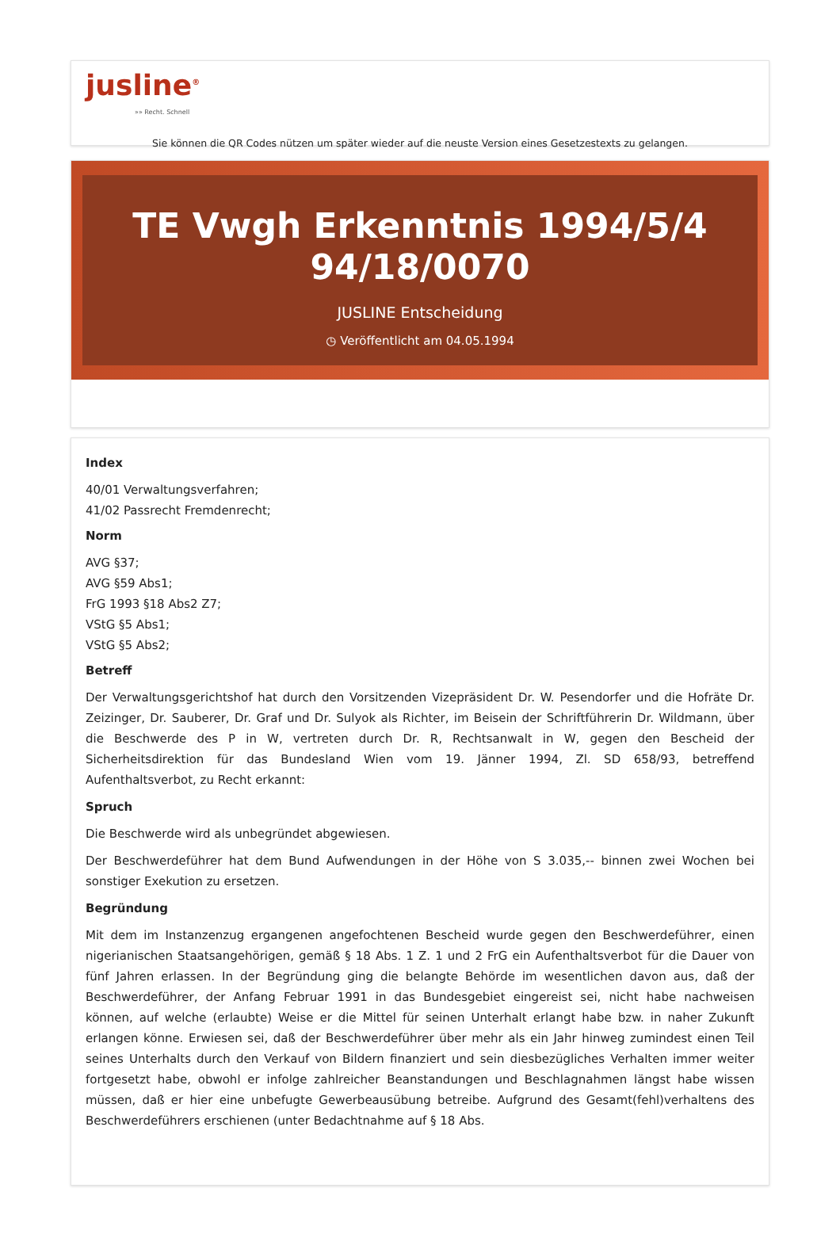jusline<sup>®</sup>
»» Recht. Schnell
Sie können die QR Codes nützen um später wieder auf die neuste Version eines Gesetzestexts zu gelangen.
TE Vwgh Erkenntnis 1994/5/4
94/18/0070
JUSLINE Entscheidung
◷ Veröffentlicht am 04.05.1994
Index
40/01 Verwaltungsverfahren;
41/02 Passrecht Fremdenrecht;
Norm
AVG §37;
AVG §59 Abs1;
FrG 1993 §18 Abs2 Z7;
VStG §5 Abs1;
VStG §5 Abs2;
Betreff
Der Verwaltungsgerichtshof hat durch den Vorsitzenden Vizepräsident Dr. W. Pesendorfer und die Hofräte Dr. Zeizinger, Dr. Sauberer, Dr. Graf und Dr. Sulyok als Richter, im Beisein der Schriftführerin Dr. Wildmann, über die Beschwerde des P in W, vertreten durch Dr. R, Rechtsanwalt in W, gegen den Bescheid der Sicherheitsdirektion für das Bundesland Wien vom 19. Jänner 1994, Zl. SD 658/93, betreffend Aufenthaltsverbot, zu Recht erkannt:
Spruch
Die Beschwerde wird als unbegründet abgewiesen.
Der Beschwerdeführer hat dem Bund Aufwendungen in der Höhe von S 3.035,-- binnen zwei Wochen bei sonstiger Exekution zu ersetzen.
Begründung
Mit dem im Instanzenzug ergangenen angefochtenen Bescheid wurde gegen den Beschwerdeführer, einen nigerianischen Staatsangehörigen, gemäß § 18 Abs. 1 Z. 1 und 2 FrG ein Aufenthaltsverbot für die Dauer von fünf Jahren erlassen. In der Begründung ging die belangte Behörde im wesentlichen davon aus, daß der Beschwerdeführer, der Anfang Februar 1991 in das Bundesgebiet eingereist sei, nicht habe nachweisen können, auf welche (erlaubte) Weise er die Mittel für seinen Unterhalt erlangt habe bzw. in naher Zukunft erlangen könne. Erwiesen sei, daß der Beschwerdeführer über mehr als ein Jahr hinweg zumindest einen Teil seines Unterhalts durch den Verkauf von Bildern finanziert und sein diesbezügliches Verhalten immer weiter fortgesetzt habe, obwohl er infolge zahlreicher Beanstandungen und Beschlagnahmen längst habe wissen müssen, daß er hier eine unbefugte Gewerbeausübung betreibe. Aufgrund des Gesamt(fehl)verhaltens des Beschwerdeführers erschienen (unter Bedachtnahme auf § 18 Abs.